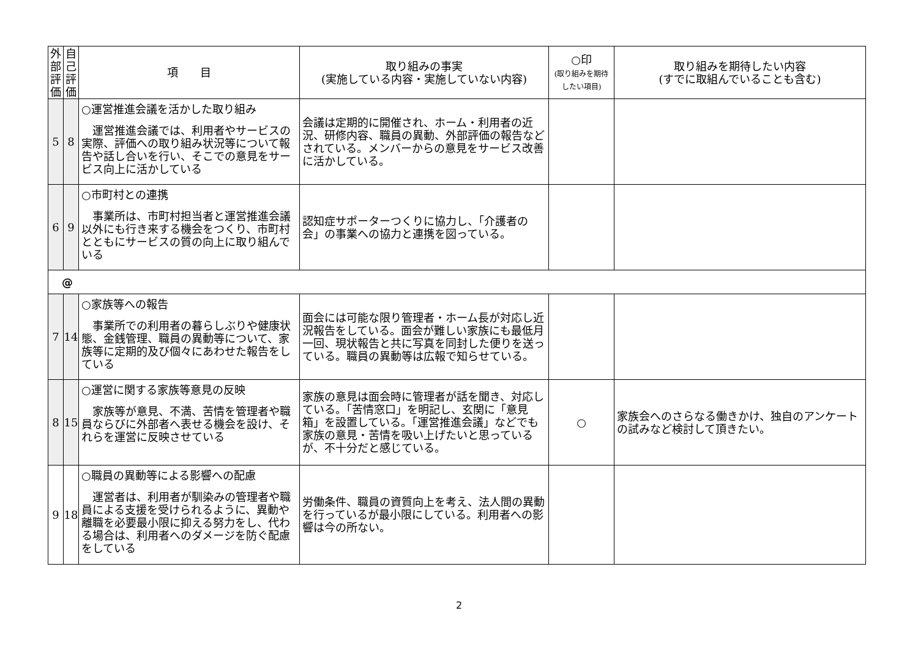| 外部評価 | 自己評価 | 項 目 | 取り組みの事実 (実施している内容・実施していない内容) | ○印 (取り組みを期待したい項目) | 取り組みを期待したい内容 (すでに取組んでいることも含む) |
| --- | --- | --- | --- | --- | --- |
| 5 | 8 | ○運営推進会議を活かした取り組み 運営推進会議では、利用者やサービスの実際、評価への取り組み状況等について報告や話し合いを行い、そこでの意見をサービス向上に活かしている | 会議は定期的に開催され、ホーム・利用者の近況、研修内容、職員の異動、外部評価の報告などされている。メンバーからの意見をサービス改善に活かしている。 | | |
| 6 | 9 | ○市町村との連携 事業所は、市町村担当者と運営推進会議以外にも行き来する機会をつくり、市町村とともにサービスの質の向上に取り組んでいる | 認知症サポーターつくりに協力し、「介護者の会」の事業への協力と連携を図っている。 | | |
| @ | | | | | |
| 7 | 14 | ○家族等への報告 事業所での利用者の暮らしぶりや健康状態、金銭管理、職員の異動等について、家族等に定期的及び個々にあわせた報告をしている | 面会には可能な限り管理者・ホーム長が対応し近況報告をしている。面会が難しい家族にも最低月一回、現状報告と共に写真を同封した便りを送っている。職員の異動等は広報で知らせている。 | | |
| 8 | 15 | ○運営に関する家族等意見の反映 家族等が意見、不満、苦情を管理者や職員ならびに外部者へ表せる機会を設け、それらを運営に反映させている | 家族の意見は面会時に管理者が話を聞き、対応している。「苦情窓口」を明記し、玄関に「意見箱」を設置している。「運営推進会議」などでも家族の意見・苦情を吸い上げたいと思っているが、不十分だと感じている。 | ○ | 家族会へのさらなる働きかけ、独自のアンケートの試みなど検討して頂きたい。 |
| 9 | 18 | ○職員の異動等による影響への配慮 運営者は、利用者が馴染みの管理者や職員による支援を受けられるように、異動や離職を必要最小限に抑える努力をし、代わる場合は、利用者へのダメージを防ぐ配慮をしている | 労働条件、職員の資質向上を考え、法人間の異動を行っているが最小限にしている。利用者への影響は今の所ない。 | | |
2